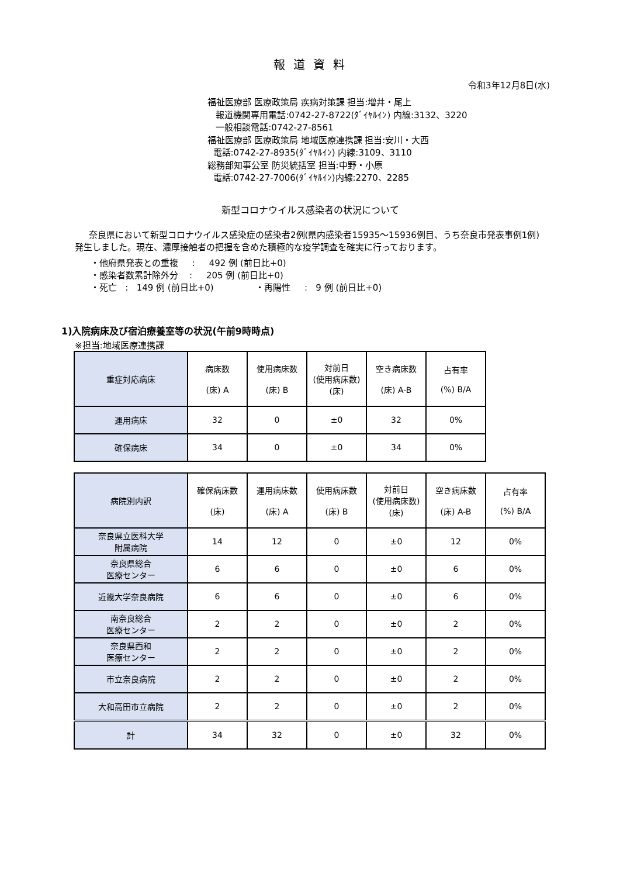報道資料
令和3年12月8日(水)
福祉医療部 医療政策局 疾病対策課 担当:増井・尾上
報道機関専用電話:0742-27-8722(ﾀﾞｲﾔﾙｲﾝ) 内線:3132、3220
一般相談電話:0742-27-8561
福祉医療部 医療政策局 地域医療連携課 担当:安川・大西
電話:0742-27-8935(ﾀﾞｲﾔﾙｲﾝ) 内線:3109、3110
総務部知事公室 防災統括室 担当:中野・小原
電話:0742-27-7006(ﾀﾞｲﾔﾙｲﾝ)内線:2270、2285
新型コロナウイルス感染者の状況について
奈良県において新型コロナウイルス感染症の感染者2例(県内感染者15935～15936例目、うち奈良市発表事例1例)発生しました。現在、濃厚接触者の把握を含めた積極的な疫学調査を確実に行っております。
・他府県発表との重複 : 492 例 (前日比+0)
・感染者数累計除外分 : 205 例 (前日比+0)
・死亡 : 149 例 (前日比+0) ・再陽性 : 9 例 (前日比+0)
1)入院病床及び宿泊療養室等の状況(午前9時時点)
※担当:地域医療連携課
| 重症対応病床 | 病床数 (床) A | 使用病床数 (床) B | 対前日 (使用病床数) (床) | 空き病床数 (床) A-B | 占有率 (%) B/A |
| 運用病床 | 32 | 0 | ±0 | 32 | 0% |
| 確保病床 | 34 | 0 | ±0 | 34 | 0% |
| 病院別内訳 | 確保病床数 (床) | 運用病床数 (床) A | 使用病床数 (床) B | 対前日 (使用病床数) (床) | 空き病床数 (床) A-B | 占有率 (%) B/A |
| 奈良県立医科大学 附属病院 | 14 | 12 | 0 | ±0 | 12 | 0% |
| 奈良県総合 医療センター | 6 | 6 | 0 | ±0 | 6 | 0% |
| 近畿大学奈良病院 | 6 | 6 | 0 | ±0 | 6 | 0% |
| 南奈良総合 医療センター | 2 | 2 | 0 | ±0 | 2 | 0% |
| 奈良県西和 医療センター | 2 | 2 | 0 | ±0 | 2 | 0% |
| 市立奈良病院 | 2 | 2 | 0 | ±0 | 2 | 0% |
| 大和高田市立病院 | 2 | 2 | 0 | ±0 | 2 | 0% |
| 計 | 34 | 32 | 0 | ±0 | 32 | 0% |